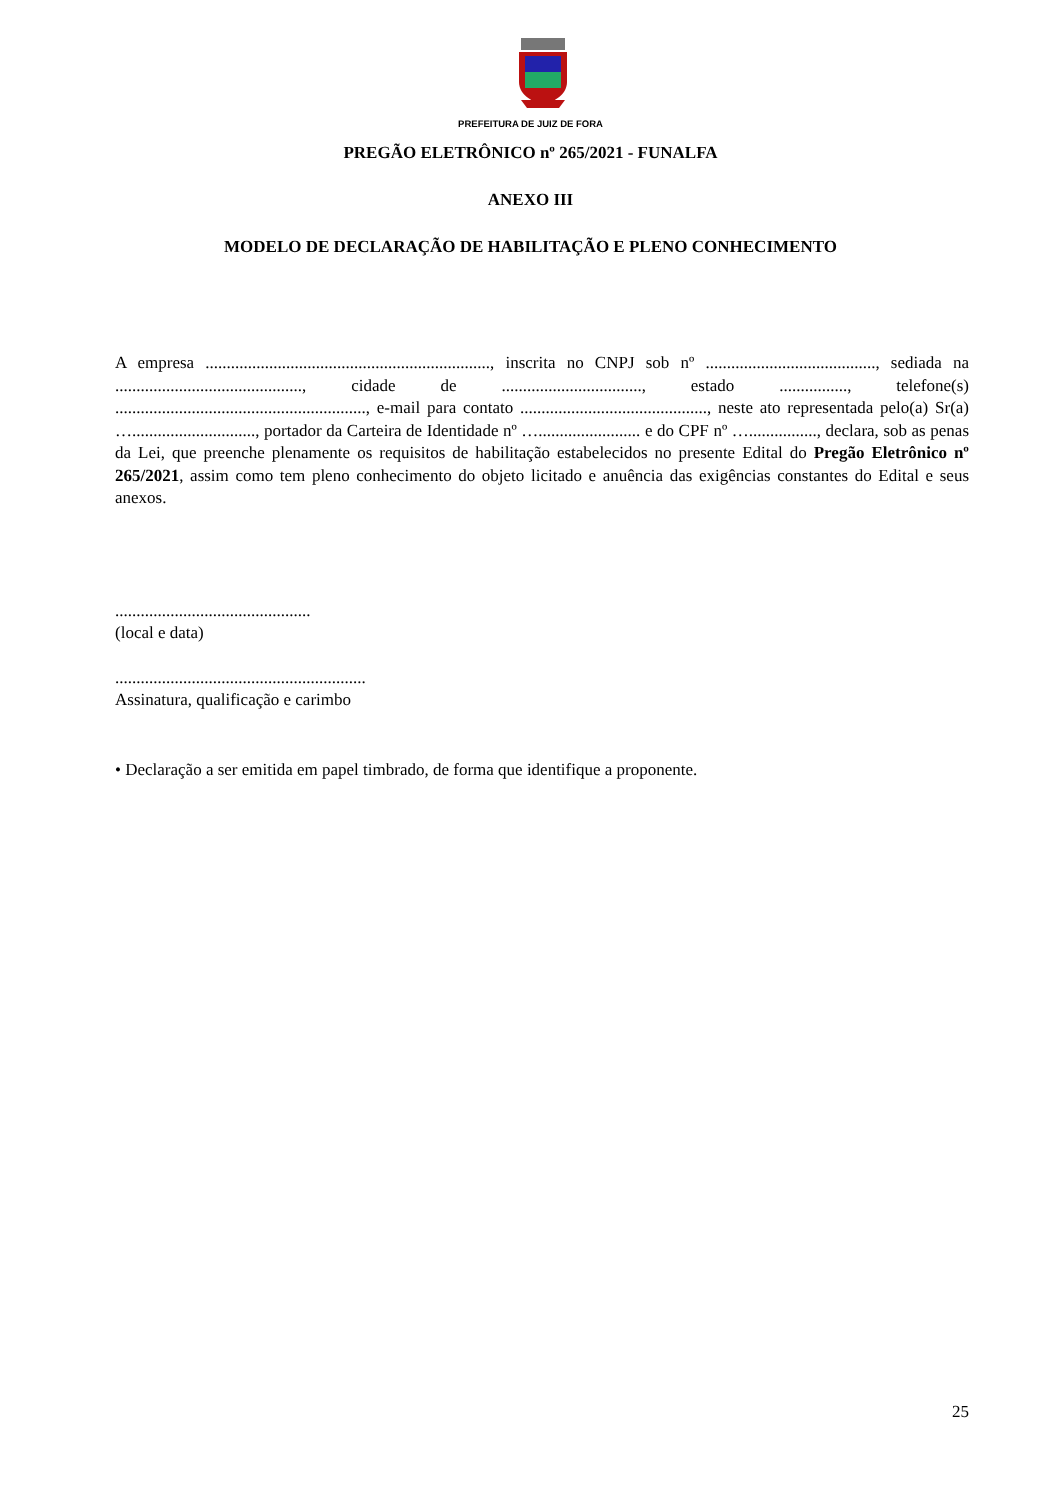PREFEITURA DE JUIZ DE FORA
PREGÃO ELETRÔNICO nº 265/2021 - FUNALFA
ANEXO III
MODELO DE DECLARAÇÃO DE HABILITAÇÃO E PLENO CONHECIMENTO
A empresa ..................................................................., inscrita no CNPJ sob nº ........................................, sediada na ............................................, cidade de ................................., estado ................, telefone(s) ..........................................................., e-mail para contato ............................................, neste ato representada pelo(a) Sr(a) …............................., portador da Carteira de Identidade nº …........................ e do CPF nº …................, declara, sob as penas da Lei, que preenche plenamente os requisitos de habilitação estabelecidos no presente Edital do Pregão Eletrônico nº 265/2021, assim como tem pleno conhecimento do objeto licitado e anuência das exigências constantes do Edital e seus anexos.
..............................................
(local e data)
...........................................................
Assinatura, qualificação e carimbo
• Declaração a ser emitida em papel timbrado, de forma que identifique a proponente.
25